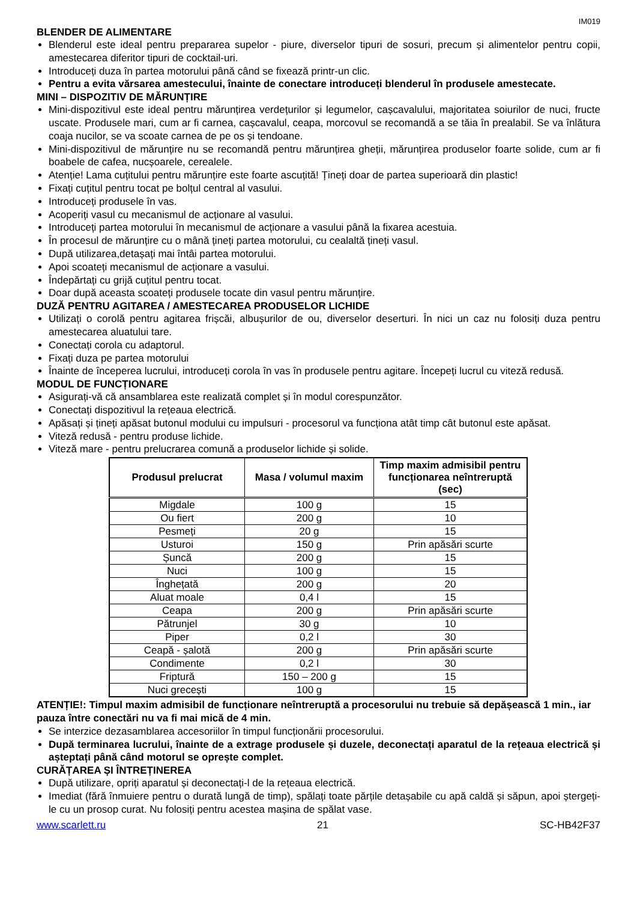IM019
BLENDER DE ALIMENTARE
Blenderul este ideal pentru prepararea supelor - piure, diverselor tipuri de sosuri, precum și alimentelor pentru copii, amestecarea diferitor tipuri de cocktail-uri.
Introduceți duza în partea motorului până când se fixează printr-un clic.
Pentru a evita vărsarea amestecului, înainte de conectare introduceți blenderul în produsele amestecate.
MINI – DISPOZITIV DE MĂRUNȚIRE
Mini-dispozitivul este ideal pentru mărunțirea verdețurilor și legumelor, cașcavalului, majoritatea soiurilor de nuci, fructe uscate. Produsele mari, cum ar fi carnea, cașcavalul, ceapa, morcovul se recomandă a se tăia în prealabil. Se va înlătura coaja nucilor, se va scoate carnea de pe os și tendoane.
Mini-dispozitivul de mărunțire nu se recomandă pentru mărunțirea gheții, mărunțirea produselor foarte solide, cum ar fi boabele de cafea, nucșoarele, cerealele.
Atenție! Lama cuțitului pentru mărunțire este foarte ascuțită! Țineți doar de partea superioară din plastic!
Fixați cuțitul pentru tocat pe bolțul central al vasului.
Introduceți produsele în vas.
Acoperiți vasul cu mecanismul de acționare al vasului.
Introduceți partea motorului în mecanismul de acționare a vasului până la fixarea acestuia.
În procesul de mărunțire cu o mână țineți partea motorului, cu cealaltă țineți vasul.
După utilizarea,detașați mai întâi partea motorului.
Apoi scoateți mecanismul de acționare a vasului.
Îndepărtați cu grijă cuțitul pentru tocat.
Doar după aceasta scoateți produsele tocate din vasul pentru mărunțire.
DUZĂ PENTRU AGITAREA / AMESTECAREA PRODUSELOR LICHIDE
Utilizați o corolă pentru agitarea frișcăi, albușurilor de ou, diverselor deserturi. În nici un caz nu folosiți duza pentru amestecarea aluatului tare.
Conectați corola cu adaptorul.
Fixați duza pe partea motorului
Înainte de începerea lucrului, introduceți corola în vas în produsele pentru agitare. Începeți lucrul cu viteză redusă.
MODUL DE FUNCȚIONARE
Asigurați-vă că ansamblarea este realizată complet și în modul corespunzător.
Conectați dispozitivul la rețeaua electrică.
Apăsați și țineți apăsat butonul modului cu impulsuri - procesorul va funcționa atât timp cât butonul este apăsat.
Viteză redusă - pentru produse lichide.
Viteză mare - pentru prelucrarea comună a produselor lichide și solide.
| Produsul prelucrat | Masa / volumul maxim | Timp maxim admisibil pentru funcționarea neîntreruptă (sec) |
| --- | --- | --- |
| Migdale | 100 g | 15 |
| Ou fiert | 200 g | 10 |
| Pesmeți | 20 g | 15 |
| Usturoi | 150 g | Prin apăsări scurte |
| Șuncă | 200 g | 15 |
| Nuci | 100 g | 15 |
| Înghețată | 200 g | 20 |
| Aluat moale | 0,4 l | 15 |
| Ceapa | 200 g | Prin apăsări scurte |
| Pătrunjel | 30 g | 10 |
| Piper | 0,2 l | 30 |
| Ceapă - șalotă | 200 g | Prin apăsări scurte |
| Condimente | 0,2 l | 30 |
| Friptură | 150 – 200 g | 15 |
| Nuci grecești | 100 g | 15 |
ATENȚIE!: Timpul maxim admisibil de funcționare neîntreruptă a procesorului nu trebuie să depășească 1 min., iar pauza între conectări nu va fi mai mică de 4 min.
Se interzice dezasamblarea accesoriilor în timpul funcționării procesorului.
După terminarea lucrului, înainte de a extrage produsele și duzele, deconectați aparatul de la rețeaua electrică și așteptați până când motorul se oprește complet.
CURĂȚAREA ȘI ÎNTREȚINEREA
După utilizare, opriți aparatul și deconectați-l de la rețeaua electrică.
Imediat (fără înmuiere pentru o durată lungă de timp), spălați toate părțile detașabile cu apă caldă și săpun, apoi ștergeți-le cu un prosop curat. Nu folosiți pentru acestea mașina de spălat vase.
www.scarlett.ru 21 SC-HB42F37